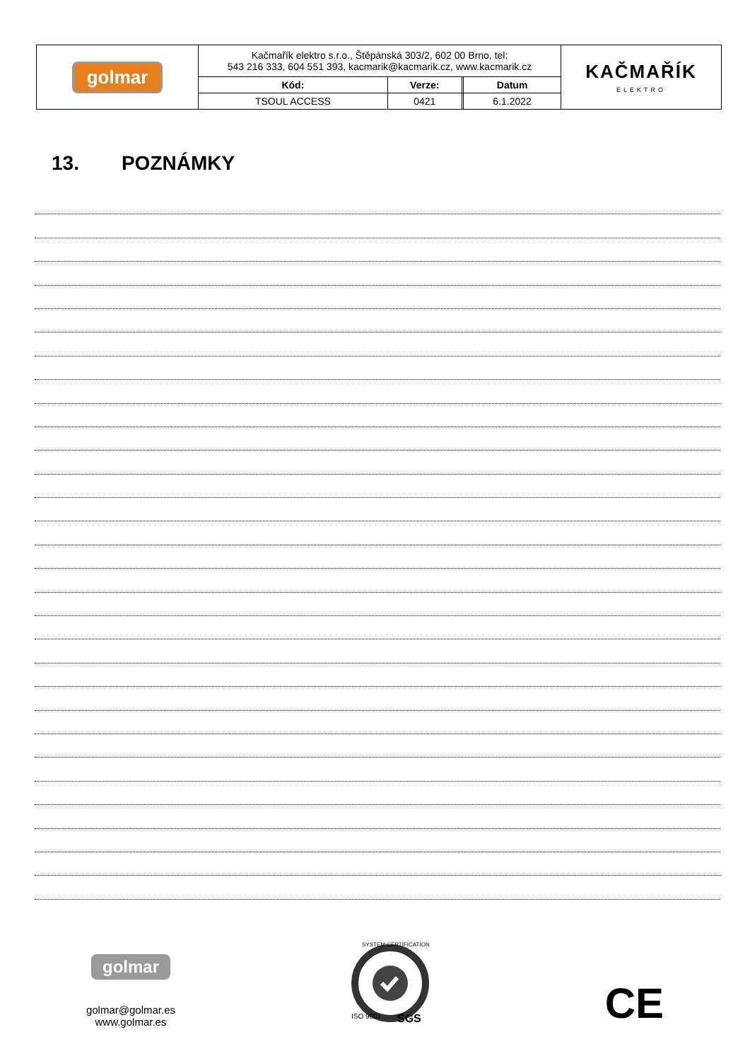| golmar | Kačmařík elektro s.r.o., Štěpánská 303/2, 602 00 Brno, tel: 543 216 333, 604 551 393, kacmarik@kacmarik.cz, www.kacmarik.cz | | | | KAČMAŘÍK ELEKTRO |
| | Kód: | Verze: | | Datum | |
| | TSOUL ACCESS | 0421 | | 6.1.2022 | |
13. POZNÁMKY
golmar
golmar@golmar.es
www.golmar.es
SYSTEM CERTIFICATION
ISO 9001
SGS
CE